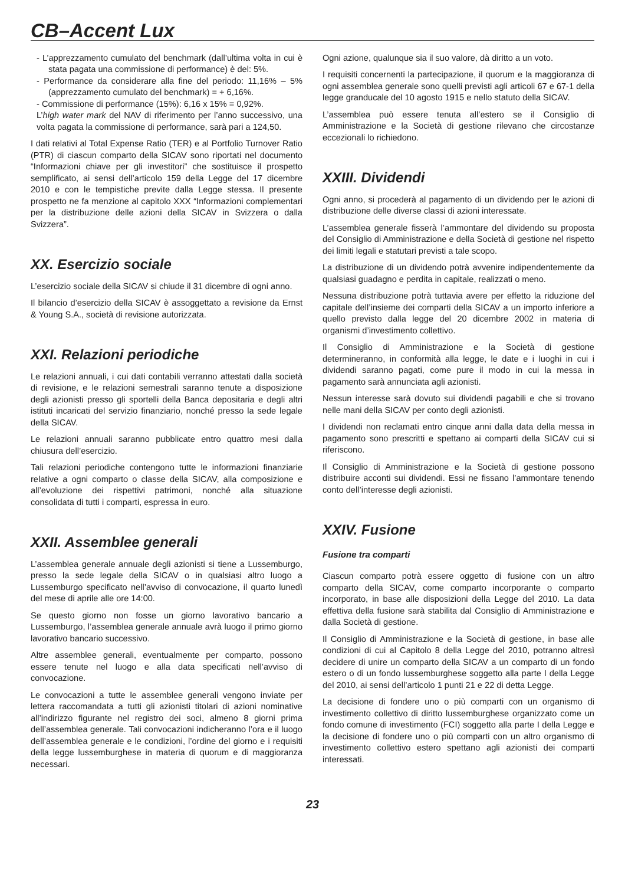CB–Accent Lux
- L’apprezzamento cumulato del benchmark (dall’ultima volta in cui è stata pagata una commissione di performance) è del: 5%.
- Performance da considerare alla fine del periodo: 11,16% – 5% (apprezzamento cumulato del benchmark) = + 6,16%.
- Commissione di performance (15%): 6,16 x 15% = 0,92%.
L’high water mark del NAV di riferimento per l’anno successivo, una volta pagata la commissione di performance, sarà pari a 124,50.
I dati relativi al Total Expense Ratio (TER) e al Portfolio Turnover Ratio (PTR) di ciascun comparto della SICAV sono riportati nel documento “Informazioni chiave per gli investitori” che sostituisce il prospetto semplificato, ai sensi dell’articolo 159 della Legge del 17 dicembre 2010 e con le tempistiche previte dalla Legge stessa. Il presente prospetto ne fa menzione al capitolo XXX “Informazioni complementari per la distribuzione delle azioni della SICAV in Svizzera o dalla Svizzera”.
XX. Esercizio sociale
L’esercizio sociale della SICAV si chiude il 31 dicembre di ogni anno.
Il bilancio d’esercizio della SICAV è assoggettato a revisione da Ernst & Young S.A., società di revisione autorizzata.
XXI. Relazioni periodiche
Le relazioni annuali, i cui dati contabili verranno attestati dalla società di revisione, e le relazioni semestrali saranno tenute a disposizione degli azionisti presso gli sportelli della Banca depositaria e degli altri istituti incaricati del servizio finanziario, nonché presso la sede legale della SICAV.
Le relazioni annuali saranno pubblicate entro quattro mesi dalla chiusura dell’esercizio.
Tali relazioni periodiche contengono tutte le informazioni finanziarie relative a ogni comparto o classe della SICAV, alla composizione e all’evoluzione dei rispettivi patrimoni, nonché alla situazione consolidata di tutti i comparti, espressa in euro.
XXII. Assemblee generali
L’assemblea generale annuale degli azionisti si tiene a Lussemburgo, presso la sede legale della SICAV o in qualsiasi altro luogo a Lussemburgo specificato nell’avviso di convocazione, il quarto lunedì del mese di aprile alle ore 14:00.
Se questo giorno non fosse un giorno lavorativo bancario a Lussemburgo, l’assemblea generale annuale avrà luogo il primo giorno lavorativo bancario successivo.
Altre assemblee generali, eventualmente per comparto, possono essere tenute nel luogo e alla data specificati nell’avviso di convocazione.
Le convocazioni a tutte le assemblee generali vengono inviate per lettera raccomandata a tutti gli azionisti titolari di azioni nominative all’indirizzo figurante nel registro dei soci, almeno 8 giorni prima dell’assemblea generale. Tali convocazioni indicheranno l’ora e il luogo dell’assemblea generale e le condizioni, l’ordine del giorno e i requisiti della legge lussemburghese in materia di quorum e di maggioranza necessari.
Ogni azione, qualunque sia il suo valore, dà diritto a un voto.
I requisiti concernenti la partecipazione, il quorum e la maggioranza di ogni assemblea generale sono quelli previsti agli articoli 67 e 67-1 della legge granducale del 10 agosto 1915 e nello statuto della SICAV.
L’assemblea può essere tenuta all’estero se il Consiglio di Amministrazione e la Società di gestione rilevano che circostanze eccezionali lo richiedono.
XXIII. Dividendi
Ogni anno, si procederà al pagamento di un dividendo per le azioni di distribuzione delle diverse classi di azioni interessate.
L’assemblea generale fisserà l’ammontare del dividendo su proposta del Consiglio di Amministrazione e della Società di gestione nel rispetto dei limiti legali e statutari previsti a tale scopo.
La distribuzione di un dividendo potrà avvenire indipendentemente da qualsiasi guadagno e perdita in capitale, realizzati o meno.
Nessuna distribuzione potrà tuttavia avere per effetto la riduzione del capitale dell’insieme dei comparti della SICAV a un importo inferiore a quello previsto dalla legge del 20 dicembre 2002 in materia di organismi d’investimento collettivo.
Il Consiglio di Amministrazione e la Società di gestione determineranno, in conformità alla legge, le date e i luoghi in cui i dividendi saranno pagati, come pure il modo in cui la messa in pagamento sarà annunciata agli azionisti.
Nessun interesse sarà dovuto sui dividendi pagabili e che si trovano nelle mani della SICAV per conto degli azionisti.
I dividendi non reclamati entro cinque anni dalla data della messa in pagamento sono prescritti e spettano ai comparti della SICAV cui si riferiscono.
Il Consiglio di Amministrazione e la Società di gestione possono distribuire acconti sui dividendi. Essi ne fissano l’ammontare tenendo conto dell’interesse degli azionisti.
XXIV. Fusione
Fusione tra comparti
Ciascun comparto potrà essere oggetto di fusione con un altro comparto della SICAV, come comparto incorporante o comparto incorporato, in base alle disposizioni della Legge del 2010. La data effettiva della fusione sarà stabilita dal Consiglio di Amministrazione e dalla Società di gestione.
Il Consiglio di Amministrazione e la Società di gestione, in base alle condizioni di cui al Capitolo 8 della Legge del 2010, potranno altresì decidere di unire un comparto della SICAV a un comparto di un fondo estero o di un fondo lussemburghese soggetto alla parte I della Legge del 2010, ai sensi dell’articolo 1 punti 21 e 22 di detta Legge.
La decisione di fondere uno o più comparti con un organismo di investimento collettivo di diritto lussemburghese organizzato come un fondo comune di investimento (FCI) soggetto alla parte I della Legge e la decisione di fondere uno o più comparti con un altro organismo di investimento collettivo estero spettano agli azionisti dei comparti interessati.
23